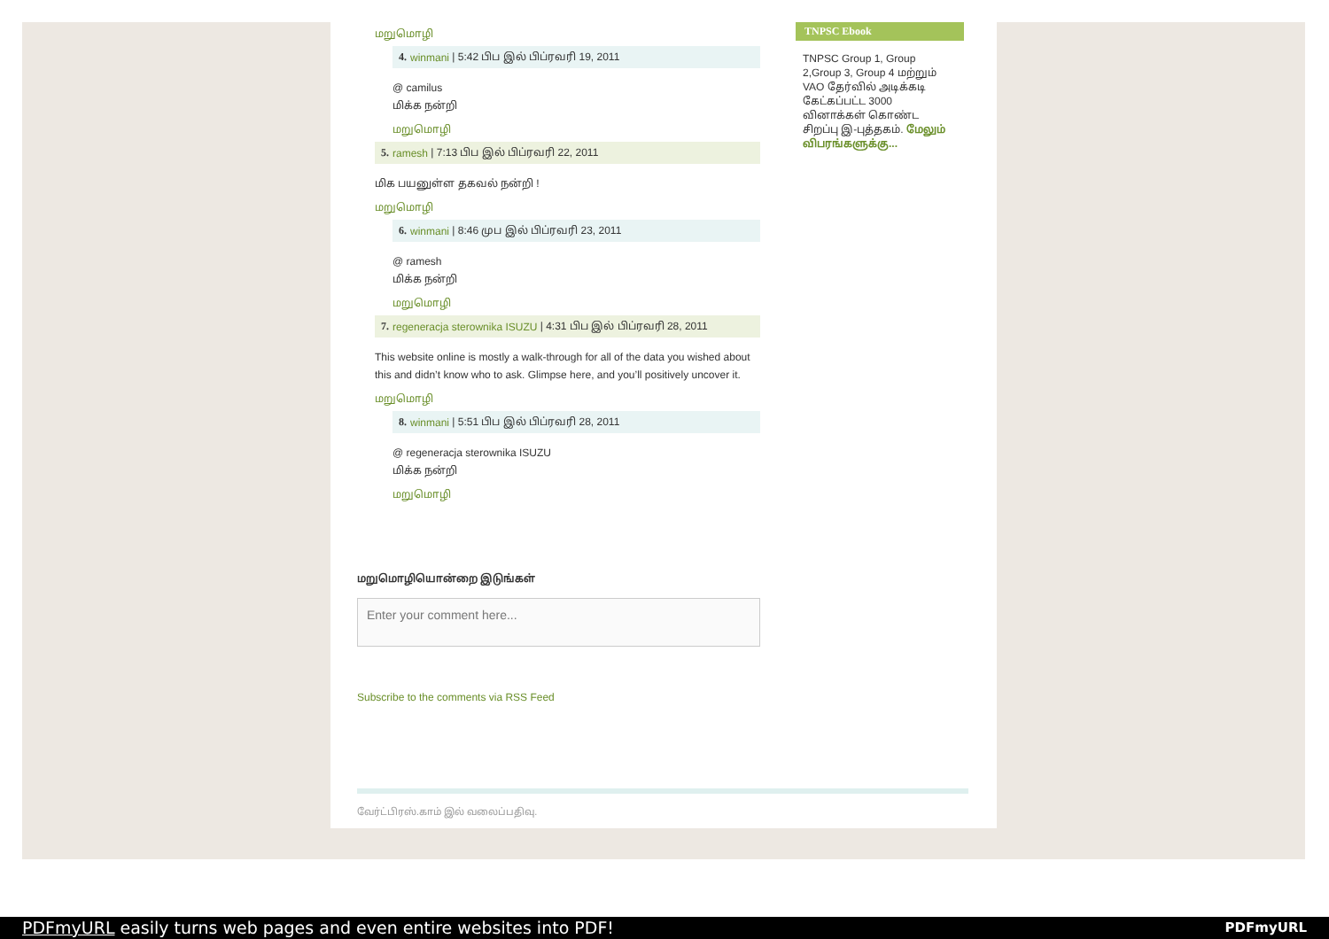மறுமொழி
4. winmani | 5:42 பிப இல் பிப்ரவரி 19, 2011
@ camilus
மிக்க நன்றி
மறுமொழி
5. ramesh | 7:13 பிப இல் பிப்ரவரி 22, 2011
மிக பயனுள்ள தகவல் நன்றி !
மறுமொழி
6. winmani | 8:46 முப இல் பிப்ரவரி 23, 2011
@ ramesh
மிக்க நன்றி
மறுமொழி
7. regeneracja sterownika ISUZU | 4:31 பிப இல் பிப்ரவரி 28, 2011
This website online is mostly a walk-through for all of the data you wished about this and didn’t know who to ask. Glimpse here, and you’ll positively uncover it.
மறுமொழி
8. winmani | 5:51 பிப இல் பிப்ரவரி 28, 2011
@ regeneracja sterownika ISUZU
மிக்க நன்றி
மறுமொழி
மறுமொழியொன்றை இடுங்கள்
Enter your comment here...
Subscribe to the comments via RSS Feed
TNPSC Ebook
TNPSC Group 1, Group 2,Group 3, Group 4 மற்றும் VAO தேர்வில் அடிக்கடி கேட்கப்பட்ட 3000 வினாக்கள் கொண்ட சிறப்பு இ-புத்தகம். மேலும் விபரங்களுக்கு...
வேர்ட்பிரஸ்.காம் இல் வலைப்பதிவு.
PDFmyURL easily turns web pages and even entire websites into PDF! PDFmyURL